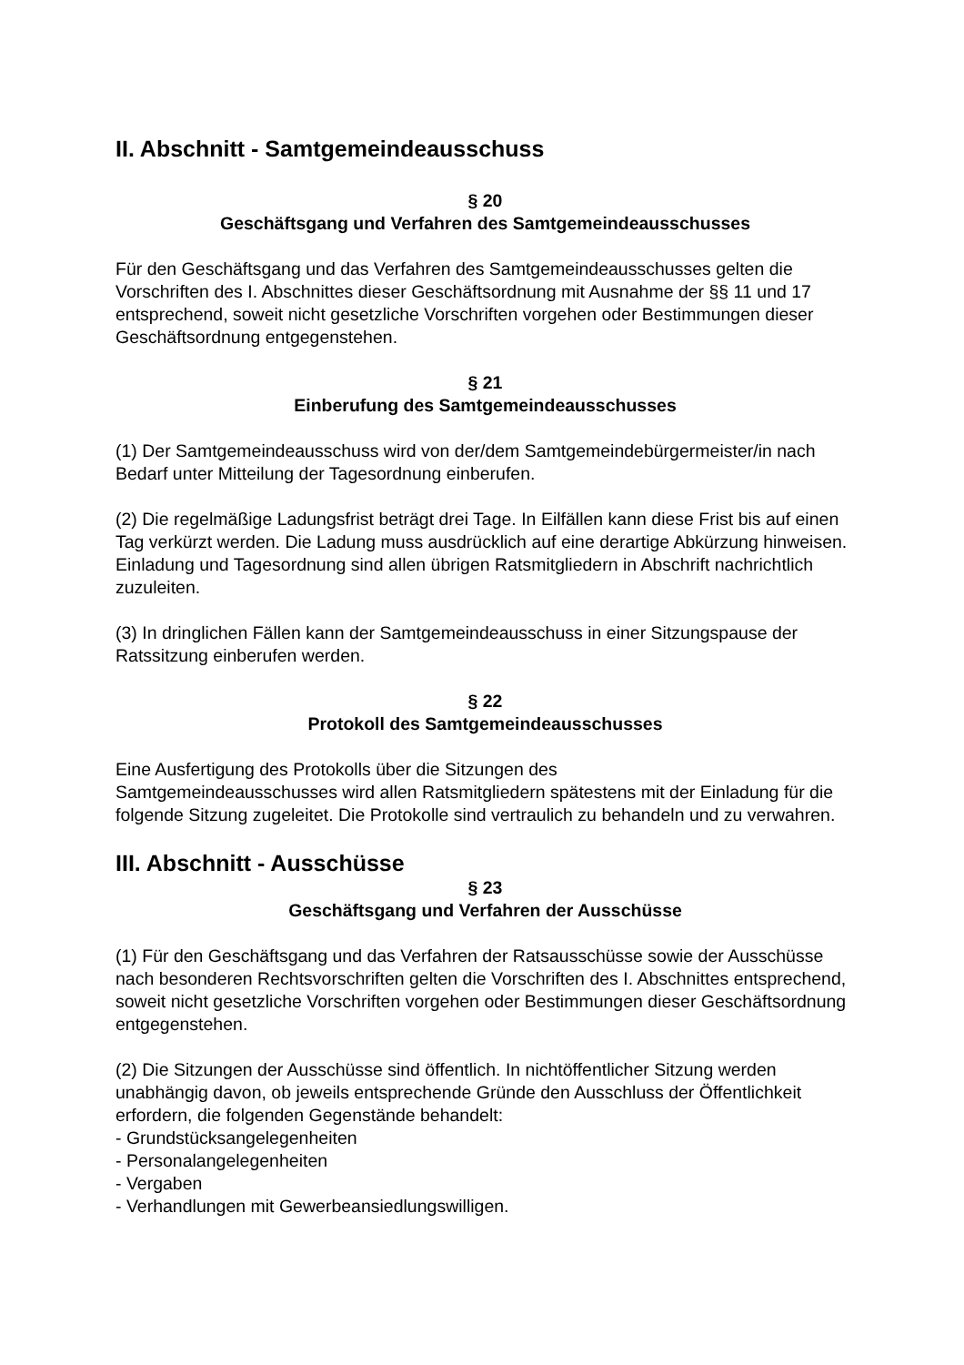II. Abschnitt - Samtgemeindeausschuss
§ 20
Geschäftsgang und Verfahren des Samtgemeindeausschusses
Für den Geschäftsgang und das Verfahren des Samtgemeindeausschusses gelten die Vorschriften des I. Abschnittes dieser Geschäftsordnung mit Ausnahme der §§ 11 und 17 entsprechend, soweit nicht gesetzliche Vorschriften vorgehen oder Bestimmungen dieser Geschäftsordnung entgegenstehen.
§ 21
Einberufung des Samtgemeindeausschusses
(1) Der Samtgemeindeausschuss wird von der/dem Samtgemeindebürgermeister/in nach Bedarf unter Mitteilung der Tagesordnung einberufen.
(2) Die regelmäßige Ladungsfrist beträgt drei Tage. In Eilfällen kann diese Frist bis auf einen Tag verkürzt werden. Die Ladung muss ausdrücklich auf eine derartige Abkürzung hinweisen. Einladung und Tagesordnung sind allen übrigen Ratsmitgliedern in Abschrift nachrichtlich zuzuleiten.
(3) In dringlichen Fällen kann der Samtgemeindeausschuss in einer Sitzungspause der Ratssitzung einberufen werden.
§ 22
Protokoll des Samtgemeindeausschusses
Eine Ausfertigung des Protokolls über die Sitzungen des
Samtgemeindeausschusses wird allen Ratsmitgliedern spätestens mit der Einladung für die folgende Sitzung zugeleitet. Die Protokolle sind vertraulich zu behandeln und zu verwahren.
III. Abschnitt - Ausschüsse
§ 23
Geschäftsgang und Verfahren der Ausschüsse
(1) Für den Geschäftsgang und das Verfahren der Ratsausschüsse sowie der Ausschüsse nach besonderen Rechtsvorschriften gelten die Vorschriften des I. Abschnittes entsprechend, soweit nicht gesetzliche Vorschriften vorgehen oder Bestimmungen dieser Geschäftsordnung entgegenstehen.
(2) Die Sitzungen der Ausschüsse sind öffentlich. In nichtöffentlicher Sitzung werden unabhängig davon, ob jeweils entsprechende Gründe den Ausschluss der Öffentlichkeit erfordern, die folgenden Gegenstände behandelt:
- Grundstücksangelegenheiten
- Personalangelegenheiten
- Vergaben
- Verhandlungen mit Gewerbeansiedlungswilligen.